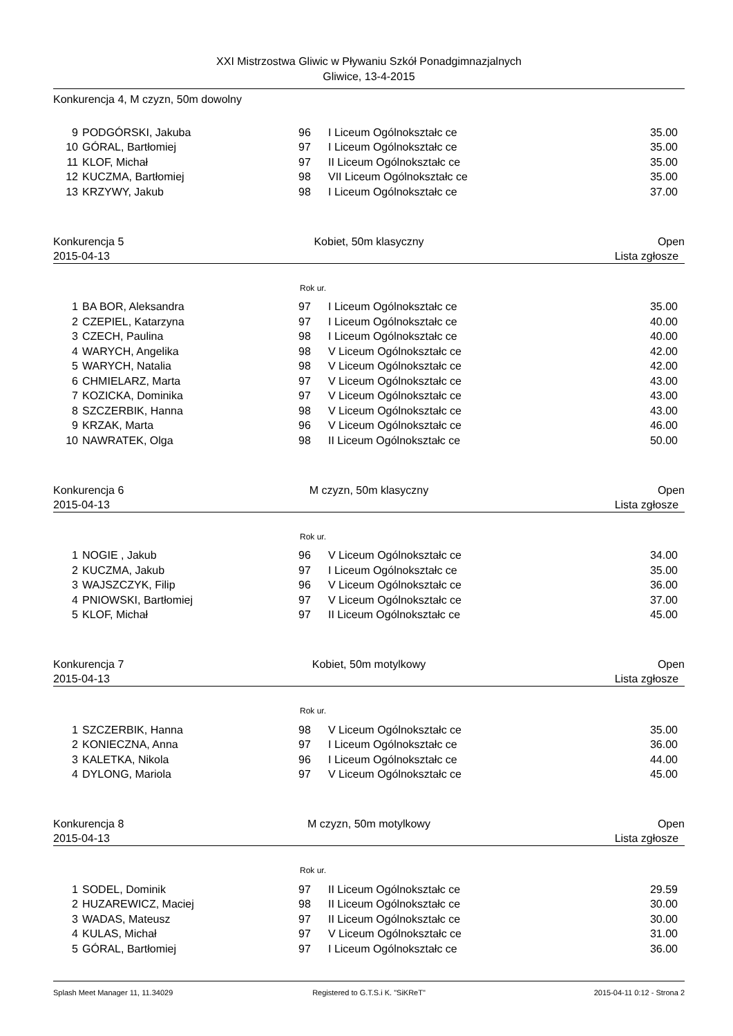XXI Mistrzostwa Gliwic w Pływaniu Szkół Ponadgimnazjalnych
Gliwice, 13-4-2015
Konkurencja 4, M czyzn, 50m dowolny
| 9 | PODGÓRSKI, Jakuba | 96 | I Liceum Ogólnokształc ce | 35.00 |
| 10 | GÓRAL, Bartłomiej | 97 | I Liceum Ogólnokształc ce | 35.00 |
| 11 | KLOF, Michał | 97 | II Liceum Ogólnokształc ce | 35.00 |
| 12 | KUCZMA, Bartłomiej | 98 | VII Liceum Ogólnokształc ce | 35.00 |
| 13 | KRZYWY, Jakub | 98 | I Liceum Ogólnokształc ce | 37.00 |
Konkurencja 5
2015-04-13
Kobiet, 50m klasyczny Open
Lista zgłosze
Rok ur.
| 1 | BA BOR, Aleksandra | 97 | I Liceum Ogólnokształc ce | 35.00 |
| 2 | CZEPIEL, Katarzyna | 97 | I Liceum Ogólnokształc ce | 40.00 |
| 3 | CZECH, Paulina | 98 | I Liceum Ogólnokształc ce | 40.00 |
| 4 | WARYCH, Angelika | 98 | V Liceum Ogólnokształc ce | 42.00 |
| 5 | WARYCH, Natalia | 98 | V Liceum Ogólnokształc ce | 42.00 |
| 6 | CHMIELARZ, Marta | 97 | V Liceum Ogólnokształc ce | 43.00 |
| 7 | KOZICKA, Dominika | 97 | V Liceum Ogólnokształc ce | 43.00 |
| 8 | SZCZERBIK, Hanna | 98 | V Liceum Ogólnokształc ce | 43.00 |
| 9 | KRZAK, Marta | 96 | V Liceum Ogólnokształc ce | 46.00 |
| 10 | NAWRATEK, Olga | 98 | II Liceum Ogólnokształc ce | 50.00 |
Konkurencja 6
2015-04-13
M czyzn, 50m klasyczny Open
Lista zgłosze
Rok ur.
| 1 | NOGIE , Jakub | 96 | V Liceum Ogólnokształc ce | 34.00 |
| 2 | KUCZMA, Jakub | 97 | I Liceum Ogólnokształc ce | 35.00 |
| 3 | WAJSZCZYK, Filip | 96 | V Liceum Ogólnokształc ce | 36.00 |
| 4 | PNIOWSKI, Bartłomiej | 97 | V Liceum Ogólnokształc ce | 37.00 |
| 5 | KLOF, Michał | 97 | II Liceum Ogólnokształc ce | 45.00 |
Konkurencja 7
2015-04-13
Kobiet, 50m motylkowy Open
Lista zgłosze
Rok ur.
| 1 | SZCZERBIK, Hanna | 98 | V Liceum Ogólnokształc ce | 35.00 |
| 2 | KONIECZNA, Anna | 97 | I Liceum Ogólnokształc ce | 36.00 |
| 3 | KALETKA, Nikola | 96 | I Liceum Ogólnokształc ce | 44.00 |
| 4 | DYLONG, Mariola | 97 | V Liceum Ogólnokształc ce | 45.00 |
Konkurencja 8
2015-04-13
M czyzn, 50m motylkowy Open
Lista zgłosze
Rok ur.
| 1 | SODEL, Dominik | 97 | II Liceum Ogólnokształc ce | 29.59 |
| 2 | HUZAREWICZ, Maciej | 98 | II Liceum Ogólnokształc ce | 30.00 |
| 3 | WADAS, Mateusz | 97 | II Liceum Ogólnokształc ce | 30.00 |
| 4 | KULAS, Michał | 97 | V Liceum Ogólnokształc ce | 31.00 |
| 5 | GÓRAL, Bartłomiej | 97 | I Liceum Ogólnokształc ce | 36.00 |
Splash Meet Manager 11, 11.34029
Registered to G.T.S.i K. "SiKReT"
2015-04-11 0:12 - Strona 2